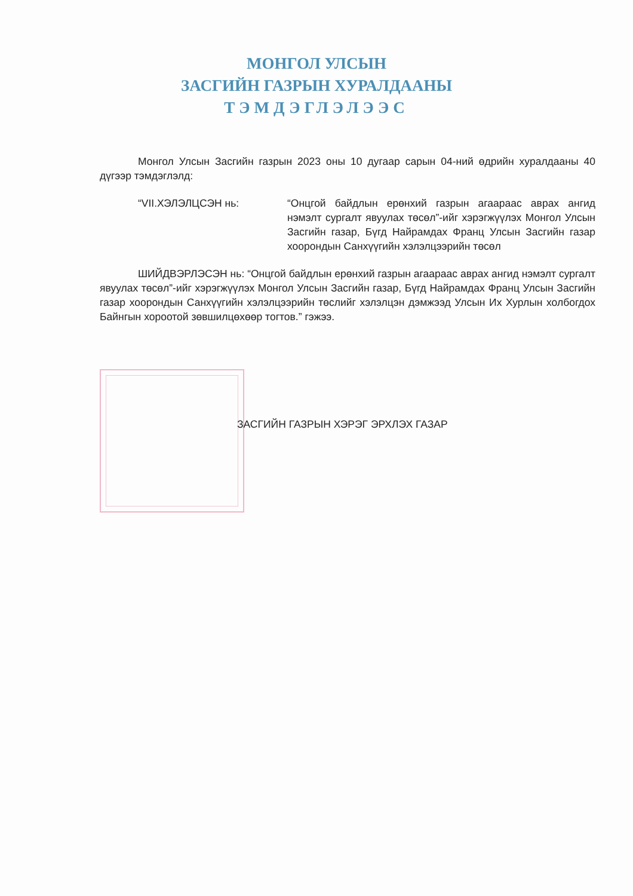МОНГОЛ УЛСЫН
ЗАСГИЙН ГАЗРЫН ХУРАЛДААНЫ
ТЭМДЭГЛЭЛЭЭС
Монгол Улсын Засгийн газрын 2023 оны 10 дугаар сарын 04-ний өдрийн хуралдааны 40 дүгээр тэмдэглэлд:
“VII.ХЭЛЭЛЦСЭН нь: “Онцгой байдлын ерөнхий газрын агаараас аврах ангид нэмэлт сургалт явуулах төсөл”-ийг хэрэгжүүлэх Монгол Улсын Засгийн газар, Бүгд Найрамдах Франц Улсын Засгийн газар хоорондын Санхүүгийн хэлэлцээрийн төсөл
ШИЙДВЭРЛЭСЭН нь: “Онцгой байдлын ерөнхий газрын агаараас аврах ангид нэмэлт сургалт явуулах төсөл”-ийг хэрэгжүүлэх Монгол Улсын Засгийн газар, Бүгд Найрамдах Франц Улсын Засгийн газар хоорондын Санхүүгийн хэлэлцээрийн төслийг хэлэлцэн дэмжээд Улсын Их Хурлын холбогдох Байнгын хороотой зөвшилцөхөөр тогтов.” гэжээ.
ЗАСГИЙН ГАЗРЫН ХЭРЭГ ЭРХЛЭХ ГАЗАР